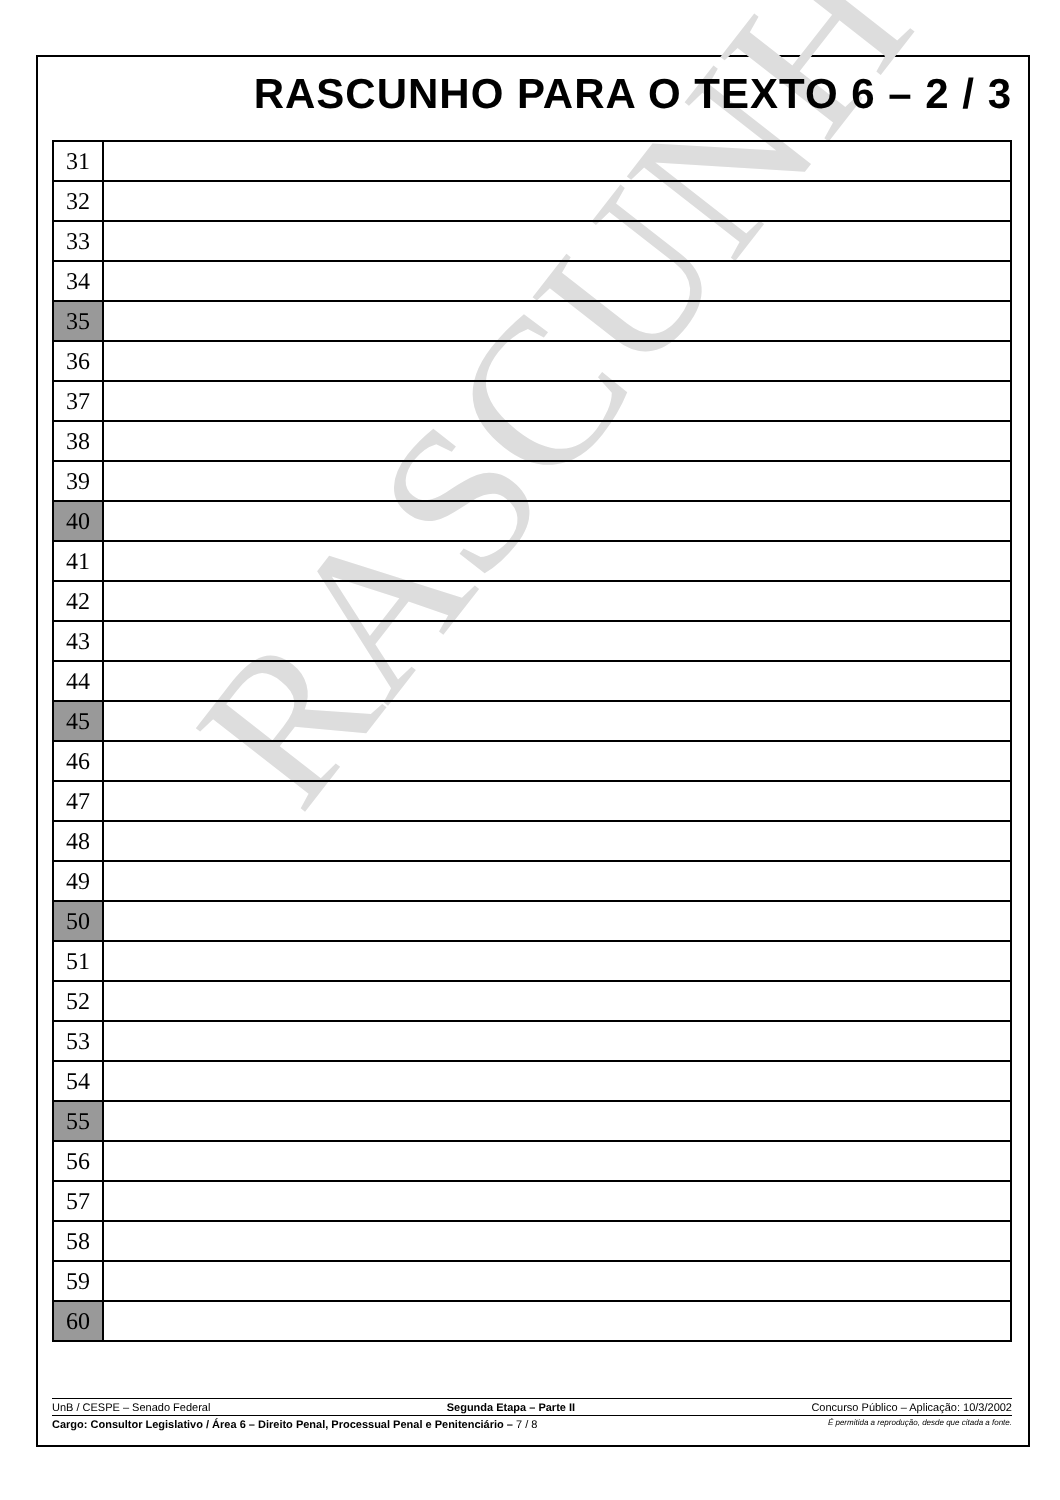RASCUNHO
RASCUNHO PARA O TEXTO 6 – 2 / 3
| 31 | |
| 32 | |
| 33 | |
| 34 | |
| 35 | |
| 36 | |
| 37 | |
| 38 | |
| 39 | |
| 40 | |
| 41 | |
| 42 | |
| 43 | |
| 44 | |
| 45 | |
| 46 | |
| 47 | |
| 48 | |
| 49 | |
| 50 | |
| 51 | |
| 52 | |
| 53 | |
| 54 | |
| 55 | |
| 56 | |
| 57 | |
| 58 | |
| 59 | |
| 60 | |
UnB / CESPE – Senado Federal Segunda Etapa – Parte II Concurso Público – Aplicação: 10/3/2002
Cargo: Consultor Legislativo / Área 6 – Direito Penal, Processual Penal e Penitenciário – 7 / 8 É permitida a reprodução, desde que citada a fonte.